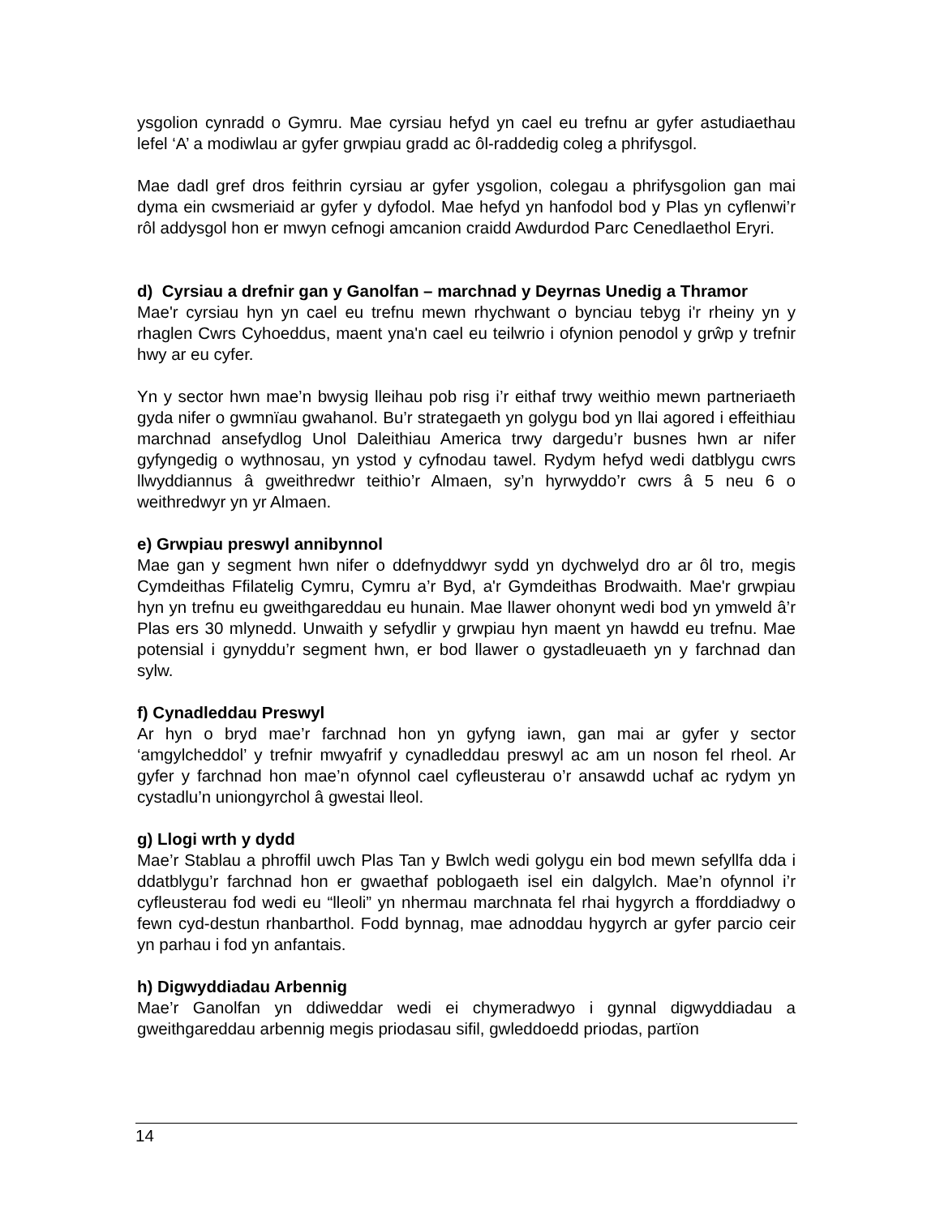ysgolion cynradd o Gymru. Mae cyrsiau hefyd yn cael eu trefnu ar gyfer astudiaethau lefel ‘A’ a modiwlau ar gyfer grwpiau gradd ac ôl-raddedig coleg a phrifysgol.
Mae dadl gref dros feithrin cyrsiau ar gyfer ysgolion, colegau a phrifysgolion gan mai dyma ein cwsmeriaid ar gyfer y dyfodol. Mae hefyd yn hanfodol bod y Plas yn cyflenwi’r rôl addysgol hon er mwyn cefnogi amcanion craidd Awdurdod Parc Cenedlaethol Eryri.
d) Cyrsiau a drefnir gan y Ganolfan – marchnad y Deyrnas Unedig a Thramor
Mae'r cyrsiau hyn yn cael eu trefnu mewn rhychwant o bynciau tebyg i'r rheiny yn y rhaglen Cwrs Cyhoeddus, maent yna'n cael eu teilwrio i ofynion penodol y grŵp y trefnir hwy ar eu cyfer.
Yn y sector hwn mae’n bwysig lleihau pob risg i’r eithaf trwy weithio mewn partneriaeth gyda nifer o gwmnïau gwahanol. Bu’r strategaeth yn golygu bod yn llai agored i effeithiau marchnad ansefydlog Unol Daleithiau America trwy dargedu’r busnes hwn ar nifer gyfyngedig o wythnosau, yn ystod y cyfnodau tawel. Rydym hefyd wedi datblygu cwrs llwyddiannus â gweithredwr teithio’r Almaen, sy’n hyrwyddo’r cwrs â 5 neu 6 o weithredwyr yn yr Almaen.
e) Grwpiau preswyl annibynnol
Mae gan y segment hwn nifer o ddefnyddwyr sydd yn dychwelyd dro ar ôl tro, megis Cymdeithas Ffilatelig Cymru, Cymru a’r Byd, a'r Gymdeithas Brodwaith. Mae'r grwpiau hyn yn trefnu eu gweithgareddau eu hunain. Mae llawer ohonynt wedi bod yn ymweld â’r Plas ers 30 mlynedd. Unwaith y sefydlir y grwpiau hyn maent yn hawdd eu trefnu. Mae potensial i gynyddu’r segment hwn, er bod llawer o gystadleuaeth yn y farchnad dan sylw.
f) Cynadleddau Preswyl
Ar hyn o bryd mae’r farchnad hon yn gyfyng iawn, gan mai ar gyfer y sector ‘amgylcheddol’ y trefnir mwyafrif y cynadleddau preswyl ac am un noson fel rheol. Ar gyfer y farchnad hon mae’n ofynnol cael cyfleusterau o’r ansawdd uchaf ac rydym yn cystadlu’n uniongyrchol â gwestai lleol.
g) Llogi wrth y dydd
Mae’r Stablau a phroffil uwch Plas Tan y Bwlch wedi golygu ein bod mewn sefyllfa dda i ddatblygu’r farchnad hon er gwaethaf poblogaeth isel ein dalgylch. Mae’n ofynnol i’r cyfleusterau fod wedi eu “lleoli” yn nhermau marchnata fel rhai hygyrch a fforddiadwy o fewn cyd-destun rhanbarthol. Fodd bynnag, mae adnoddau hygyrch ar gyfer parcio ceir yn parhau i fod yn anfantais.
h) Digwyddiadau Arbennig
Mae’r Ganolfan yn ddiweddar wedi ei chymeradwyo i gynnal digwyddiadau a gweithgareddau arbennig megis priodasau sifil, gwleddoedd priodas, partïon
14